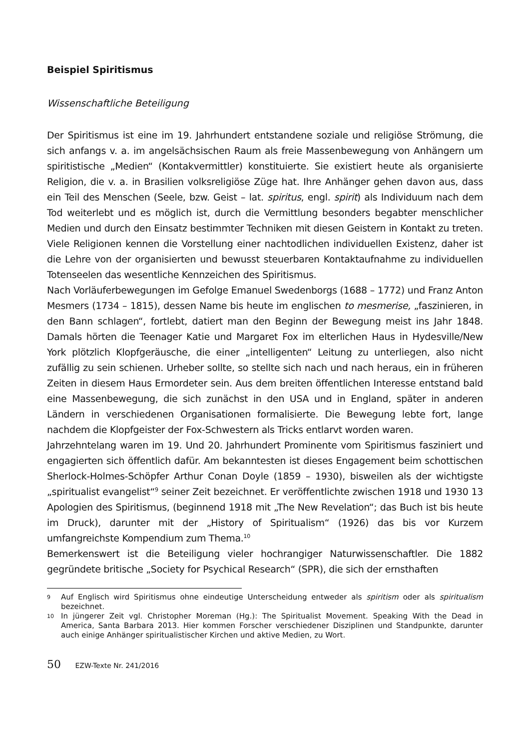Beispiel Spiritismus
Wissenschaftliche Beteiligung
Der Spiritismus ist eine im 19. Jahrhundert entstandene soziale und religiöse Strömung, die sich anfangs v. a. im angelsächsischen Raum als freie Massenbewegung von Anhängern um spiritistische „Medien“ (Kontakvermittler) konstituierte. Sie existiert heute als organisierte Religion, die v. a. in Brasilien volksreligiöse Züge hat. Ihre Anhänger gehen davon aus, dass ein Teil des Menschen (Seele, bzw. Geist – lat. spiritus, engl. spirit) als Individuum nach dem Tod weiterlebt und es möglich ist, durch die Vermittlung besonders begabter menschlicher Medien und durch den Einsatz bestimmter Techniken mit diesen Geistern in Kontakt zu treten. Viele Religionen kennen die Vorstellung einer nachtodlichen individuellen Existenz, daher ist die Lehre von der organisierten und bewusst steuerbaren Kontaktaufnahme zu individuellen Totenseelen das wesentliche Kennzeichen des Spiritismus.
Nach Vorläuferbewegungen im Gefolge Emanuel Swedenborgs (1688 – 1772) und Franz Anton Mesmers (1734 – 1815), dessen Name bis heute im englischen to mesmerise, „faszinieren, in den Bann schlagen“, fortlebt, datiert man den Beginn der Bewegung meist ins Jahr 1848. Damals hörten die Teenager Katie und Margaret Fox im elterlichen Haus in Hydesville/New York plötzlich Klopfgeräusche, die einer „intelligenten“ Leitung zu unterliegen, also nicht zufällig zu sein schienen. Urheber sollte, so stellte sich nach und nach heraus, ein in früheren Zeiten in diesem Haus Ermordeter sein. Aus dem breiten öffentlichen Interesse entstand bald eine Massenbewegung, die sich zunächst in den USA und in England, später in anderen Ländern in verschiedenen Organisationen formalisierte. Die Bewegung lebte fort, lange nachdem die Klopfgeister der Fox-Schwestern als Tricks entlarvt worden waren.
Jahrzehntelang waren im 19. Und 20. Jahrhundert Prominente vom Spiritismus fasziniert und engagierten sich öffentlich dafür. Am bekanntesten ist dieses Engagement beim schottischen Sherlock-Holmes-Schöpfer Arthur Conan Doyle (1859 – 1930), bisweilen als der wichtigste „spiritualist evangelist“<sup>9</sup> seiner Zeit bezeichnet. Er veröffentlichte zwischen 1918 und 1930 13 Apologien des Spiritismus, (beginnend 1918 mit „The New Revelation“; das Buch ist bis heute im Druck), darunter mit der „History of Spiritualism“ (1926) das bis vor Kurzem umfangreichste Kompendium zum Thema.<sup>10</sup>
Bemerkenswert ist die Beteiligung vieler hochrangiger Naturwissenschaftler. Die 1882 gegründete britische „Society for Psychical Research“ (SPR), die sich der ernsthaften
9
Auf Englisch wird Spiritismus ohne eindeutige Unterscheidung entweder als spiritism oder als spiritualism bezeichnet.
10
In jüngerer Zeit vgl. Christopher Moreman (Hg.): The Spiritualist Movement. Speaking With the Dead in America, Santa Barbara 2013. Hier kommen Forscher verschiedener Disziplinen und Standpunkte, darunter auch einige Anhänger spiritualistischer Kirchen und aktive Medien, zu Wort.
50 EZW-Texte Nr. 241/2016